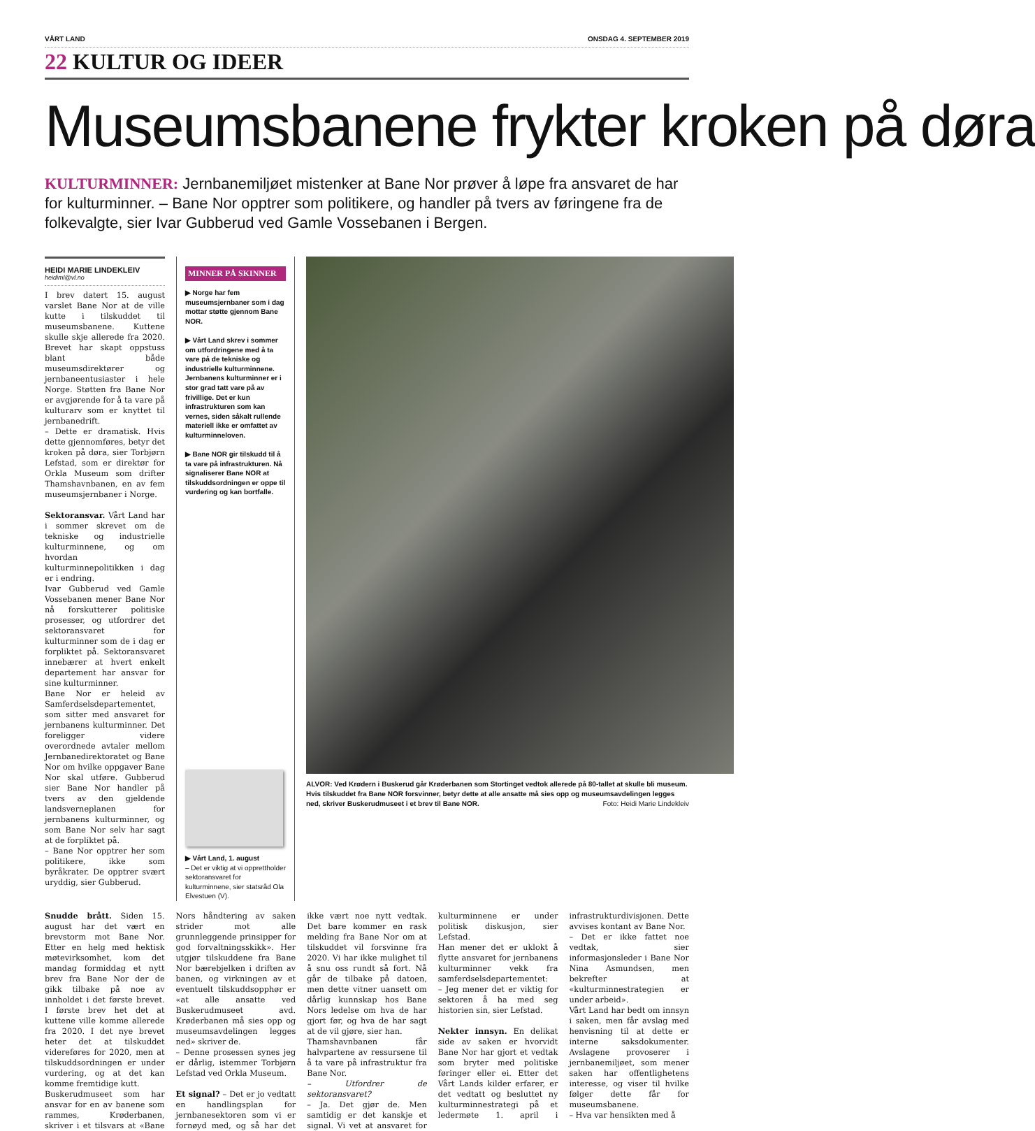VÅRT LAND ONSDAG 4. SEPTEMBER 2019
22 KULTUR OG IDEER
Museumsbanene frykter kroken på døra
KULTURMINNER: Jernbanemiljøet mistenker at Bane Nor prøver å løpe fra ansvaret de har for kulturminner. – Bane Nor opptrer som politikere, og handler på tvers av føringene fra de folkevalgte, sier Ivar Gubberud ved Gamle Vossebanen i Bergen.
HEIDI MARIE LINDEKLEIV
heidiml@vl.no
I brev datert 15. august varslet Bane Nor at de ville kutte i tilskuddet til museumsbanene. Kuttene skulle skje allerede fra 2020. Brevet har skapt oppstuss blant både museumsdirektører og jernbaneentusiaster i hele Norge. Støtten fra Bane Nor er avgjørende for å ta vare på kulturarv som er knyttet til jernbanedrift.
– Dette er dramatisk. Hvis dette gjennomføres, betyr det kroken på døra, sier Torbjørn Lefstad, som er direktør for Orkla Museum som drifter Thamshavnbanen, en av fem museumsjernbaner i Norge.
Sektoransvar. Vårt Land har i sommer skrevet om de tekniske og industrielle kulturminnene, og om hvordan kulturminnepolitikken i dag er i endring.
Ivar Gubberud ved Gamle Vossebanen mener Bane Nor nå forskutterer politiske prosesser, og utfordrer det sektoransvaret for kulturminner som de i dag er forpliktet på. Sektoransvaret innebærer at hvert enkelt departement har ansvar for sine kulturminner.
Bane Nor er heleid av Samferdselsdepartementet, som sitter med ansvaret for jernbanens kulturminner. Det foreligger videre overordnede avtaler mellom Jernbanedirektoratet og Bane Nor om hvilke oppgaver Bane Nor skal utføre. Gubberud sier Bane Nor handler på tvers av den gjeldende landsverneplanen for jernbanens kulturminner, og som Bane Nor selv har sagt at de forpliktet på.
– Bane Nor opptrer her som politikere, ikke som byråkrater. De opptrer svært uryddig, sier Gubberud.
MINNER PÅ SKINNER
▶ Norge har fem museumsjernbaner som i dag mottar støtte gjennom Bane NOR.
▶ Vårt Land skrev i sommer om utfordringene med å ta vare på de tekniske og industrielle kulturminnene. Jernbanens kulturminner er i stor grad tatt vare på av frivillige. Det er kun infrastrukturen som kan vernes, siden såkalt rullende materiell ikke er omfattet av kulturminneloven.
▶ Bane NOR gir tilskudd til å ta vare på infrastrukturen. Nå signaliserer Bane NOR at tilskuddsordningen er oppe til vurdering og kan bortfalle.
▶ Vårt Land, 1. august
– Det er viktig at vi oppretthold­er sektoransvaret for kulturminnene, sier statsråd Ola Elvestuen (V).
ALVOR: Ved Krødern i Buskerud går Krøderbanen som Stortinget vedtok allerede på 80-tallet at skulle bli museum. Hvis tilskuddet fra Bane NOR forsvinner, betyr dette at alle ansatte må sies opp og museumsavdelingen legges ned, skriver Buskerudmuseet i et brev til Bane NOR. Foto: Heidi Marie Lindekleiv
Snudde brått. Siden 15. august har det vært en brevstorm mot Bane Nor. Etter en helg med hektisk møtevirksomhet, kom det mandag formiddag et nytt brev fra Bane Nor der de gikk tilbake på noe av innholdet i det første brevet. I første brev het det at kuttene ville komme allerede fra 2020. I det nye brevet heter det at tilskuddet videreføres for 2020, men at tilskuddsordningen er under vurdering, og at det kan komme fremtidige kutt.
Buskerudmuseet som har ansvar for en av banene som rammes, Krøderbanen, skriver i et tilsvars at «Bane Nors håndtering av saken strider mot alle grunnleggende prinsipper for god forvaltningsskikk». Her utgjør tilskuddene fra Bane Nor bærebjelken i driften av banen, og virkningen av et eventuelt tilskuddsopphør er «at alle ansatte ved Buskerudmuseet avd. Krøderbanen må sies opp og museumsavdelingen legges ned» skriver de.
– Denne prosessen synes jeg er dårlig, istemmer Torbjørn Lefstad ved Orkla Museum.
Et signal? – Det er jo vedtatt en handlingsplan for jernbanesektoren som vi er fornøyd med, og så har det ikke vært noe nytt vedtak. Det bare kommer en rask melding fra Bane Nor om at tilskuddet vil forsvinne fra 2020. Vi har ikke mulighet til å snu oss rundt så fort. Nå går de tilbake på datoen, men dette vitner uansett om dårlig kunnskap hos Bane Nors ledelse om hva de har gjort før, og hva de har sagt at de vil gjøre, sier han.
Thamshavnbanen får halvpartene av ressursene til å ta vare på infrastruktur fra Bane Nor.
– Utfordrer de sektoransvaret?
– Ja. Det gjør de. Men samtidig er det kanskje et signal. Vi vet at ansvaret for kulturminnene er under politisk diskusjon, sier Lefstad.
Han mener det er uklokt å flytte ansvaret for jernbanens kulturminner vekk fra samferdselsdepartementet:
– Jeg mener det er viktig for sektoren å ha med seg historien sin, sier Lefstad.
Nekter innsyn. En delikat side av saken er hvorvidt Bane Nor har gjort et vedtak som bryter med politiske føringer eller ei. Etter det Vårt Lands kilder erfarer, er det vedtatt og besluttet ny kulturminnestrategi på et ledermøte 1. april i infrastrukturdivisjonen. Dette avvises kontant av Bane Nor.
– Det er ikke fattet noe vedtak, sier informasjonsleder i Bane Nor Nina Asmundsen, men bekrefter at «kulturminnestrategien er under arbeid».
Vårt Land har bedt om innsyn i saken, men får avslag med henvisning til at dette er interne saksdokumenter. Avslagene provoserer i jernbanemiljøet, som mener saken har offentlighetens interesse, og viser til hvilke følger dette får for museumsbanene.
– Hva var hensikten med å